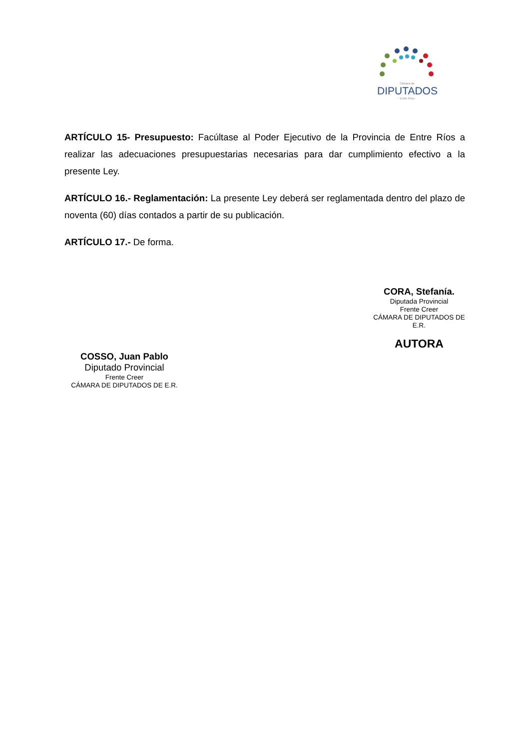Cámara de
DIPUTADOS
- Entre Ríos -
ARTÍCULO 15- Presupuesto: Facúltase al Poder Ejecutivo de la Provincia de Entre Ríos a realizar las adecuaciones presupuestarias necesarias para dar cumplimiento efectivo a la presente Ley.
ARTÍCULO 16.- Reglamentación: La presente Ley deberá ser reglamentada dentro del plazo de noventa (60) días contados a partir de su publicación.
ARTÍCULO 17.- De forma.
CORA, Stefanía.
Diputada Provincial
Frente Creer
CÁMARA DE DIPUTADOS DE
E.R.
AUTORA
COSSO, Juan Pablo
Diputado Provincial
Frente Creer
CÁMARA DE DIPUTADOS DE E.R.